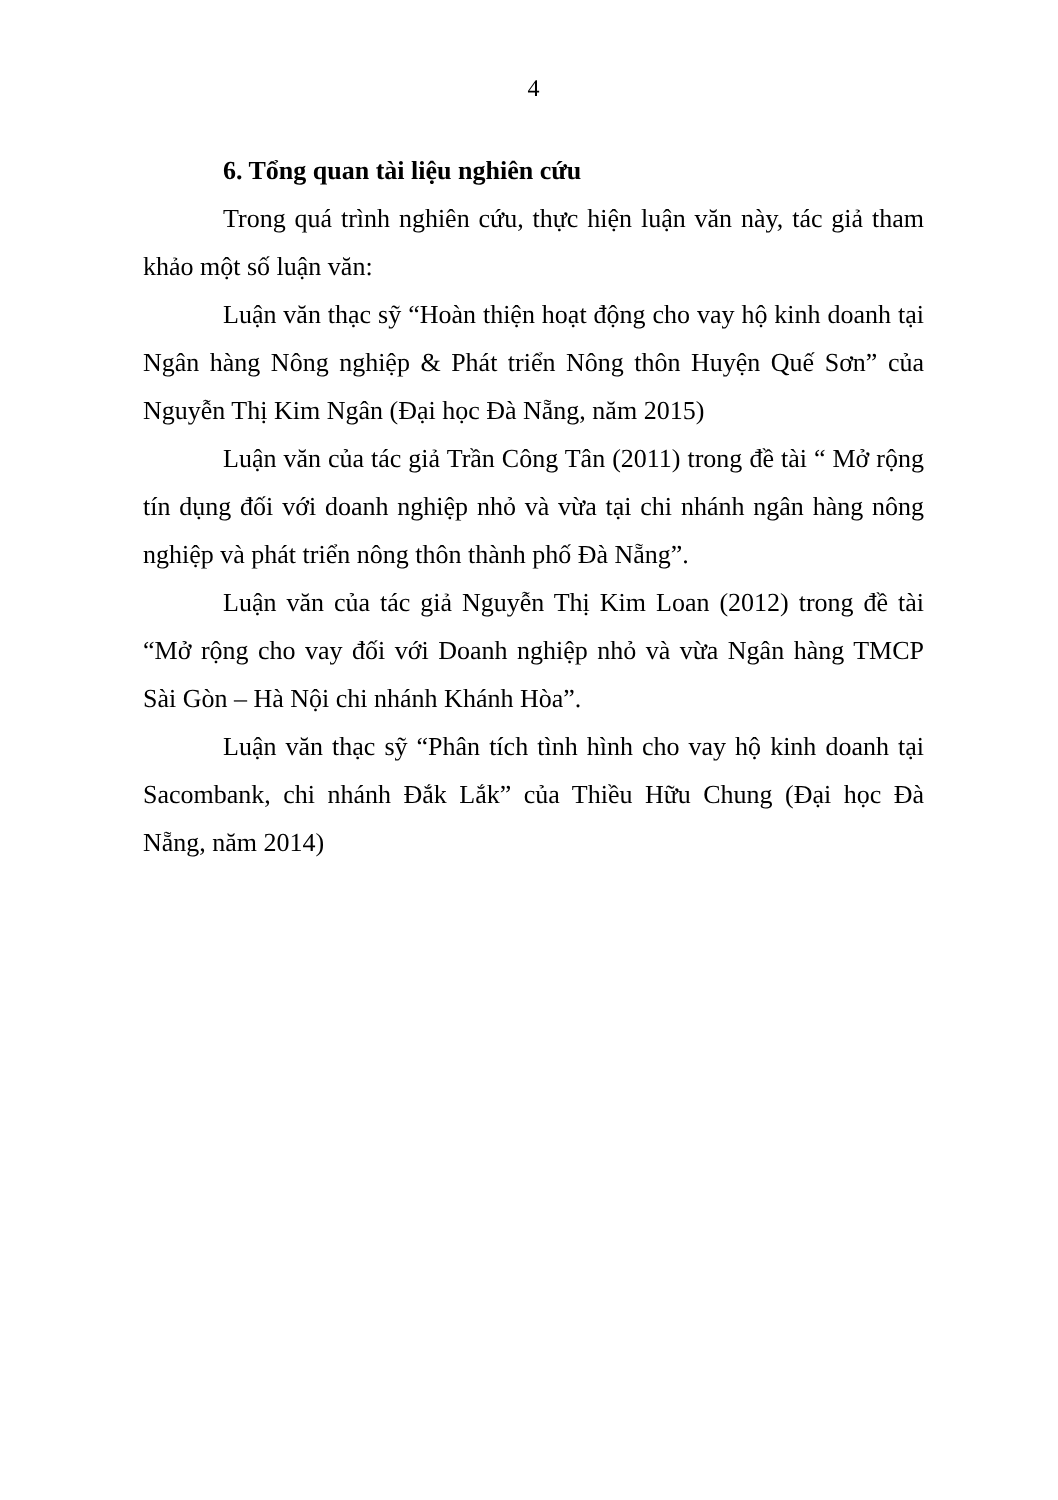4
6. Tổng quan tài liệu nghiên cứu
Trong quá trình nghiên cứu, thực hiện luận văn này, tác giả tham khảo một số luận văn:
Luận văn thạc sỹ “Hoàn thiện hoạt động cho vay hộ kinh doanh tại Ngân hàng Nông nghiệp & Phát triển Nông thôn Huyện Quế Sơn” của Nguyễn Thị Kim Ngân (Đại học Đà Nẵng, năm 2015)
Luận văn của tác giả Trần Công Tân (2011) trong đề tài “ Mở rộng tín dụng đối với doanh nghiệp nhỏ và vừa tại chi nhánh ngân hàng nông nghiệp và phát triển nông thôn thành phố Đà Nẵng”.
Luận văn của tác giả Nguyễn Thị Kim Loan (2012) trong đề tài “Mở rộng cho vay đối với Doanh nghiệp nhỏ và vừa Ngân hàng TMCP Sài Gòn – Hà Nội chi nhánh Khánh Hòa”.
Luận văn thạc sỹ “Phân tích tình hình cho vay hộ kinh doanh tại Sacombank, chi nhánh Đắk Lắk” của Thiều Hữu Chung (Đại học Đà Nẵng, năm 2014)